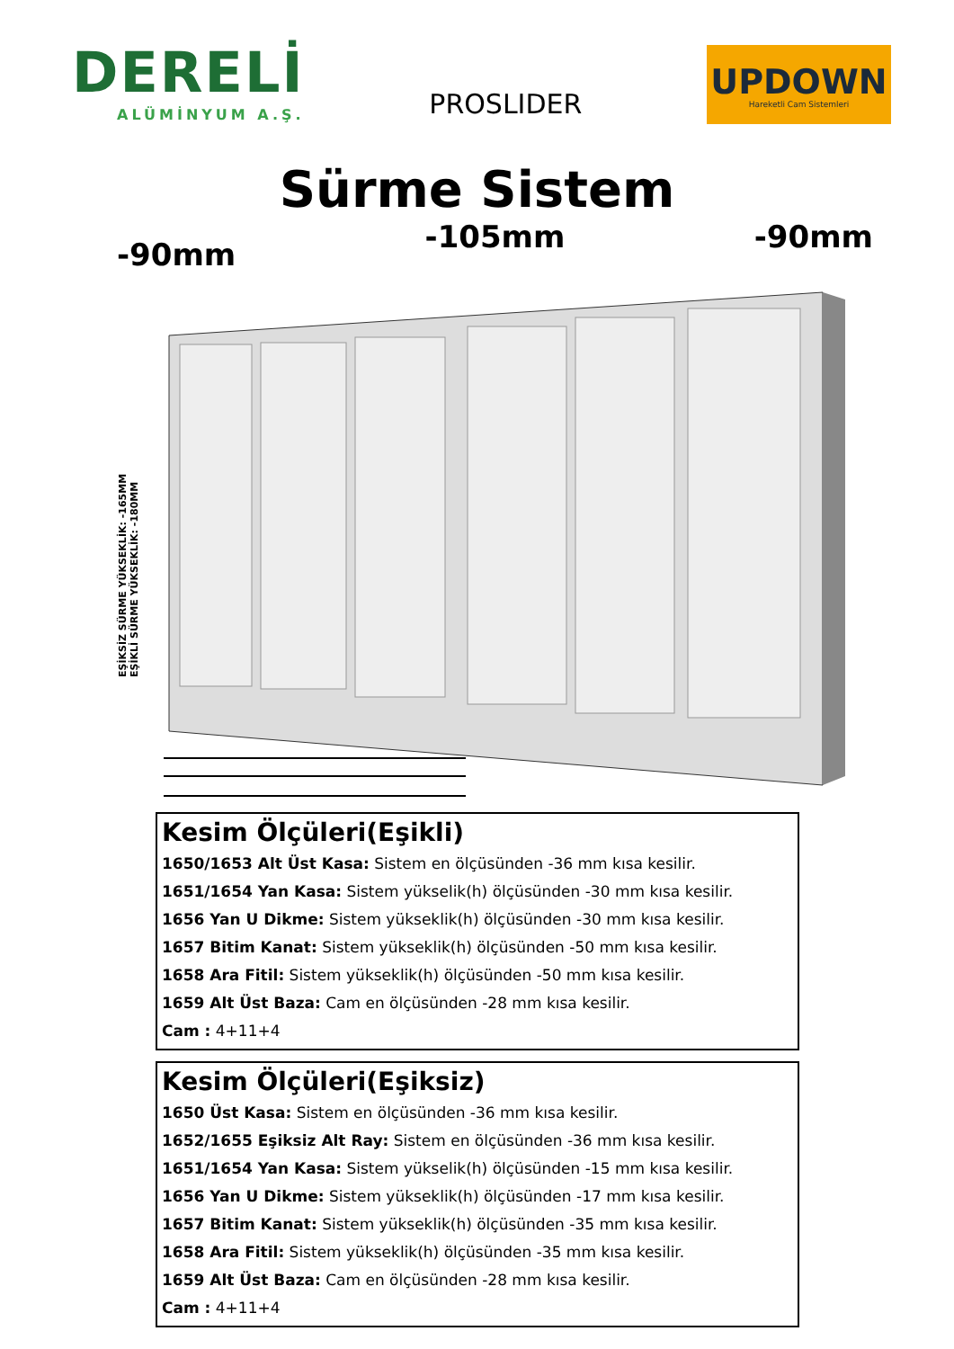DERELİ
ALÜMİNYUM A.Ş.
PROSLIDER
UPDOWN
Hareketli Cam Sistemleri
Sürme Sistem
-90mm -105mm -90mm
EŞİKSİZ SÜRME YÜKSEKLİK: -165MM
EŞİKLİ SÜRME YÜKSEKLİK: -180MM
Kesim Ölçüleri(Eşikli)
1650/1653 Alt Üst Kasa: Sistem en ölçüsünden -36 mm kısa kesilir.
1651/1654 Yan Kasa: Sistem yükselik(h) ölçüsünden -30 mm kısa kesilir.
1656 Yan U Dikme: Sistem yükseklik(h) ölçüsünden -30 mm kısa kesilir.
1657 Bitim Kanat: Sistem yükseklik(h) ölçüsünden -50 mm kısa kesilir.
1658 Ara Fitil: Sistem yükseklik(h) ölçüsünden -50 mm kısa kesilir.
1659 Alt Üst Baza: Cam en ölçüsünden -28 mm kısa kesilir.
Cam : 4+11+4
Kesim Ölçüleri(Eşiksiz)
1650 Üst Kasa: Sistem en ölçüsünden -36 mm kısa kesilir.
1652/1655 Eşiksiz Alt Ray: Sistem en ölçüsünden -36 mm kısa kesilir.
1651/1654 Yan Kasa: Sistem yükselik(h) ölçüsünden -15 mm kısa kesilir.
1656 Yan U Dikme: Sistem yükseklik(h) ölçüsünden -17 mm kısa kesilir.
1657 Bitim Kanat: Sistem yükseklik(h) ölçüsünden -35 mm kısa kesilir.
1658 Ara Fitil: Sistem yükseklik(h) ölçüsünden -35 mm kısa kesilir.
1659 Alt Üst Baza: Cam en ölçüsünden -28 mm kısa kesilir.
Cam : 4+11+4